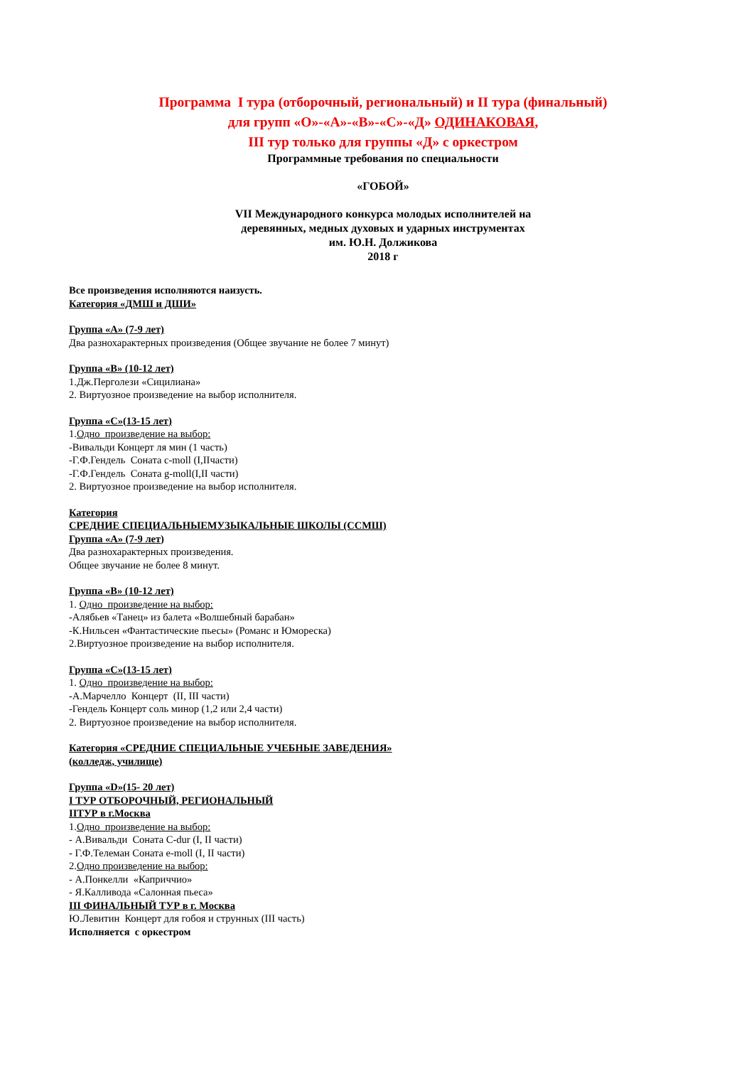Программа I тура (отборочный, региональный) и II тура (финальный)
для групп «О»-«А»-«В»-«С»-«Д» ОДИНАКОВАЯ,
III тур только для группы «Д» с оркестром
Программные требования по специальности
«ГОБОЙ»
VII Международного конкурса молодых исполнителей на
деревянных, медных духовых и ударных инструментах
им. Ю.Н. Должикова
2018 г
Все произведения исполняются наизусть.
Категория «ДМШ и ДШИ»
Группа «А» (7-9 лет)
Два разнохарактерных произведения (Общее звучание не более 7 минут)
Группа «В» (10-12 лет)
1.Дж.Перголези «Сицилиана»
2. Виртуозное произведение на выбор исполнителя.
Группа «С»(13-15 лет)
1.Одно произведение на выбор:
-Вивальди Концерт ля мин (1 часть)
-Г.Ф.Гендель Соната c-moll (I,IIчасти)
-Г.Ф.Гендель Соната g-moll(I,II части)
2. Виртуозное произведение на выбор исполнителя.
Категория
СРЕДНИЕ СПЕЦИАЛЬНЫЕМУЗЫКАЛЬНЫЕ ШКОЛЫ (ССМШ)
Группа «А» (7-9 лет)
Два разнохарактерных произведения.
Общее звучание не более 8 минут.
Группа «В» (10-12 лет)
1. Одно произведение на выбор:
-Алябьев «Танец» из балета «Волшебный барабан»
-К.Нильсен «Фантастические пьесы» (Романс и Юмореска)
2.Виртуозное произведение на выбор исполнителя.
Группа «С»(13-15 лет)
1. Одно произведение на выбор:
-А.Марчелло Концерт (II, III части)
-Гендель Концерт соль минор (1,2 или 2,4 части)
2. Виртуозное произведение на выбор исполнителя.
Категория «СРЕДНИЕ СПЕЦИАЛЬНЫЕ УЧЕБНЫЕ ЗАВЕДЕНИЯ»
(колледж, училище)
Группа «D»(15- 20 лет)
I ТУР ОТБОРОЧНЫЙ, РЕГИОНАЛЬНЫЙ
IIТУР в г.Москва
1.Одно произведение на выбор:
- А.Вивальди Соната C-dur (I, II части)
- Г.Ф.Телеман Соната e-moll (I, II части)
2.Одно произведение на выбор:
- А.Понкелли «Каприччио»
- Я.Калливода «Салонная пьеса»
III ФИНАЛЬНЫЙ ТУР в г. Москва
Ю.Левитин Концерт для гобоя и струнных (III часть)
Исполняется с оркестром